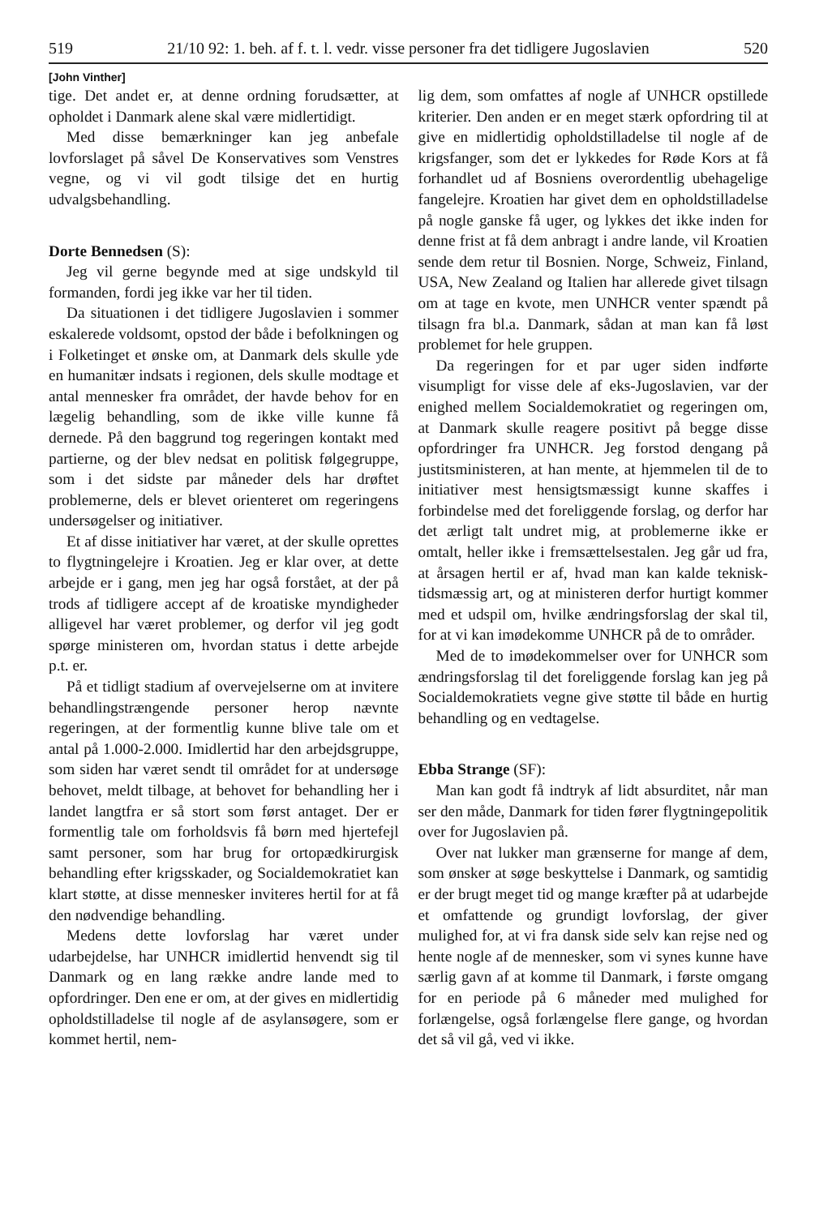519 21/10 92: 1. beh. af f. t. l. vedr. visse personer fra det tidligere Jugoslavien 520
[John Vinther]
tige. Det andet er, at denne ordning forudsætter, at opholdet i Danmark alene skal være midlertidigt.
Med disse bemærkninger kan jeg anbefale lovforslaget på såvel De Konservatives som Venstres vegne, og vi vil godt tilsige det en hurtig udvalgsbehandling.
Dorte Bennedsen (S):
Jeg vil gerne begynde med at sige undskyld til formanden, fordi jeg ikke var her til tiden.
Da situationen i det tidligere Jugoslavien i sommer eskalerede voldsomt, opstod der både i befolkningen og i Folketinget et ønske om, at Danmark dels skulle yde en humanitær indsats i regionen, dels skulle modtage et antal mennesker fra området, der havde behov for en lægelig behandling, som de ikke ville kunne få dernede. På den baggrund tog regeringen kontakt med partierne, og der blev nedsat en politisk følgegruppe, som i det sidste par måneder dels har drøftet problemerne, dels er blevet orienteret om regeringens undersøgelser og initiativer.
Et af disse initiativer har været, at der skulle oprettes to flygtningelejre i Kroatien. Jeg er klar over, at dette arbejde er i gang, men jeg har også forstået, at der på trods af tidligere accept af de kroatiske myndigheder alligevel har været problemer, og derfor vil jeg godt spørge ministeren om, hvordan status i dette arbejde p.t. er.
På et tidligt stadium af overvejelserne om at invitere behandlingstrængende personer herop nævnte regeringen, at der formentlig kunne blive tale om et antal på 1.000-2.000. Imidlertid har den arbejdsgruppe, som siden har været sendt til området for at undersøge behovet, meldt tilbage, at behovet for behandling her i landet langtfra er så stort som først antaget. Der er formentlig tale om forholdsvis få børn med hjertefejl samt personer, som har brug for ortopædkirurgisk behandling efter krigsskader, og Socialdemokratiet kan klart støtte, at disse mennesker inviteres hertil for at få den nødvendige behandling.
Medens dette lovforslag har været under udarbejdelse, har UNHCR imidlertid henvendt sig til Danmark og en lang række andre lande med to opfordringer. Den ene er om, at der gives en midlertidig opholdstilladelse til nogle af de asylansøgere, som er kommet hertil, nem-
lig dem, som omfattes af nogle af UNHCR opstillede kriterier. Den anden er en meget stærk opfordring til at give en midlertidig opholdstilladelse til nogle af de krigsfanger, som det er lykkedes for Røde Kors at få forhandlet ud af Bosniens overordentlig ubehagelige fangelejre. Kroatien har givet dem en opholdstilladelse på nogle ganske få uger, og lykkes det ikke inden for denne frist at få dem anbragt i andre lande, vil Kroatien sende dem retur til Bosnien. Norge, Schweiz, Finland, USA, New Zealand og Italien har allerede givet tilsagn om at tage en kvote, men UNHCR venter spændt på tilsagn fra bl.a. Danmark, sådan at man kan få løst problemet for hele gruppen.
Da regeringen for et par uger siden indførte visumpligt for visse dele af eks-Jugoslavien, var der enighed mellem Socialdemokratiet og regeringen om, at Danmark skulle reagere positivt på begge disse opfordringer fra UNHCR. Jeg forstod dengang på justitsministeren, at han mente, at hjemmelen til de to initiativer mest hensigtsmæssigt kunne skaffes i forbindelse med det foreliggende forslag, og derfor har det ærligt talt undret mig, at problemerne ikke er omtalt, heller ikke i fremsættelsestalen. Jeg går ud fra, at årsagen hertil er af, hvad man kan kalde teknisk-tidsmæssig art, og at ministeren derfor hurtigt kommer med et udspil om, hvilke ændringsforslag der skal til, for at vi kan imødekomme UNHCR på de to områder.
Med de to imødekommelser over for UNHCR som ændringsforslag til det foreliggende forslag kan jeg på Socialdemokratiets vegne give støtte til både en hurtig behandling og en vedtagelse.
Ebba Strange (SF):
Man kan godt få indtryk af lidt absurditet, når man ser den måde, Danmark for tiden fører flygtningepolitik over for Jugoslavien på.
Over nat lukker man grænserne for mange af dem, som ønsker at søge beskyttelse i Danmark, og samtidig er der brugt meget tid og mange kræfter på at udarbejde et omfattende og grundigt lovforslag, der giver mulighed for, at vi fra dansk side selv kan rejse ned og hente nogle af de mennesker, som vi synes kunne have særlig gavn af at komme til Danmark, i første omgang for en periode på 6 måneder med mulighed for forlængelse, også forlængelse flere gange, og hvordan det så vil gå, ved vi ikke.